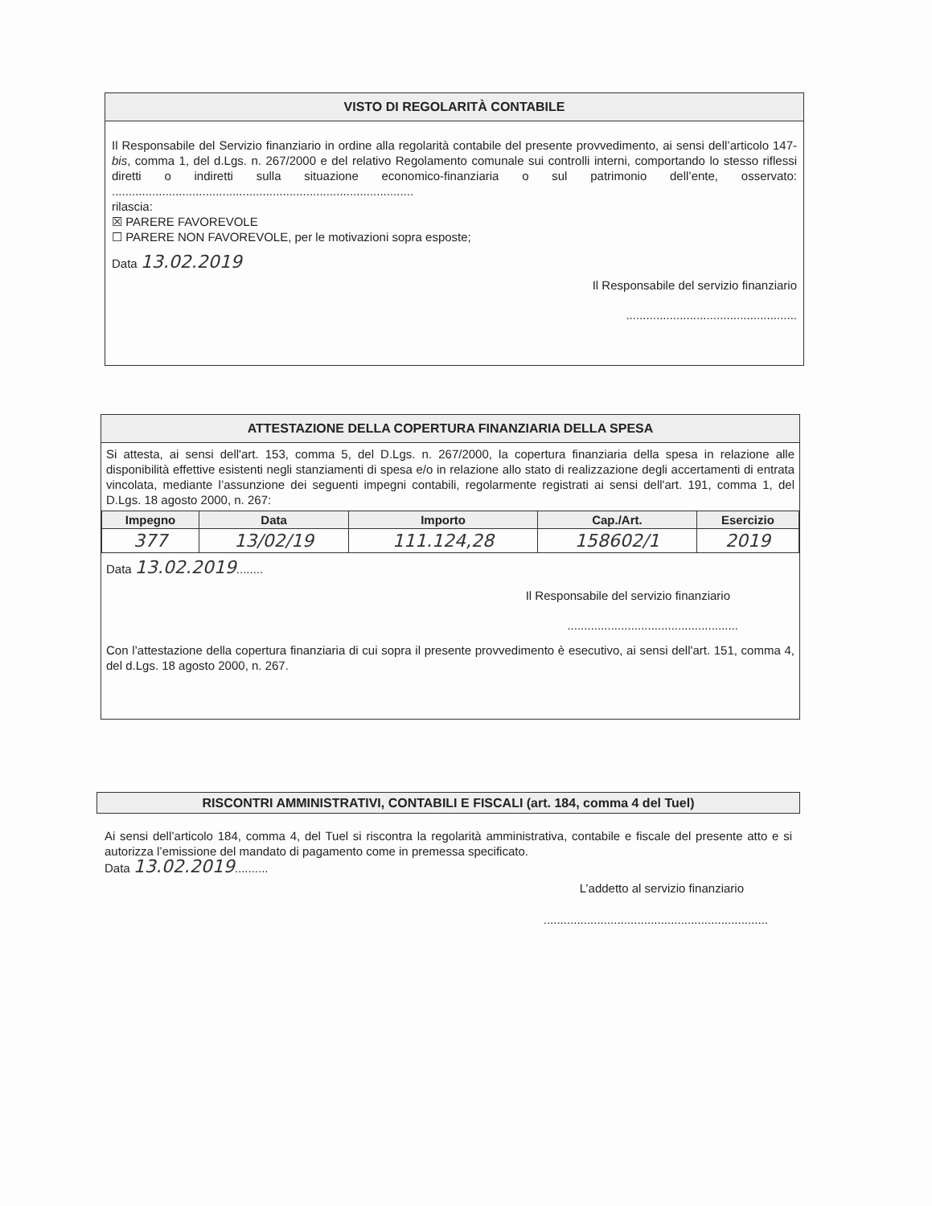VISTO DI REGOLARITÀ CONTABILE
Il Responsabile del Servizio finanziario in ordine alla regolarità contabile del presente provvedimento, ai sensi dell’articolo 147-bis, comma 1, del d.Lgs. n. 267/2000 e del relativo Regolamento comunale sui controlli interni, comportando lo stesso riflessi diretti o indiretti sulla situazione economico-finanziaria o sul patrimonio dell’ente, osservato: ..........................................................................................
rilascia:
☒ PARERE FAVOREVOLE
☐ PARERE NON FAVOREVOLE, per le motivazioni sopra esposte;
Data 13.02.2019
Il Responsabile del servizio finanziario
...................................................
ATTESTAZIONE DELLA COPERTURA FINANZIARIA DELLA SPESA
Si attesta, ai sensi dell'art. 153, comma 5, del D.Lgs. n. 267/2000, la copertura finanziaria della spesa in relazione alle disponibilità effettive esistenti negli stanziamenti di spesa e/o in relazione allo stato di realizzazione degli accertamenti di entrata vincolata, mediante l’assunzione dei seguenti impegni contabili, regolarmente registrati ai sensi dell'art. 191, comma 1, del D.Lgs. 18 agosto 2000, n. 267:
| Impegno | Data | Importo | Cap./Art. | Esercizio |
| --- | --- | --- | --- | --- |
| 377 | 13/02/19 | 111.124,28 | 158602/1 | 2019 |
Data 13.02.2019........
Il Responsabile del servizio finanziario
...................................................
Con l’attestazione della copertura finanziaria di cui sopra il presente provvedimento è esecutivo, ai sensi dell'art. 151, comma 4, del d.Lgs. 18 agosto 2000, n. 267.
RISCONTRI AMMINISTRATIVI, CONTABILI E FISCALI (art. 184, comma 4 del Tuel)
Ai sensi dell’articolo 184, comma 4, del Tuel si riscontra la regolarità amministrativa, contabile e fiscale del presente atto e si autorizza l’emissione del mandato di pagamento come in premessa specificato.
Data 13.02.2019..........
L’addetto al servizio finanziario
...................................................................